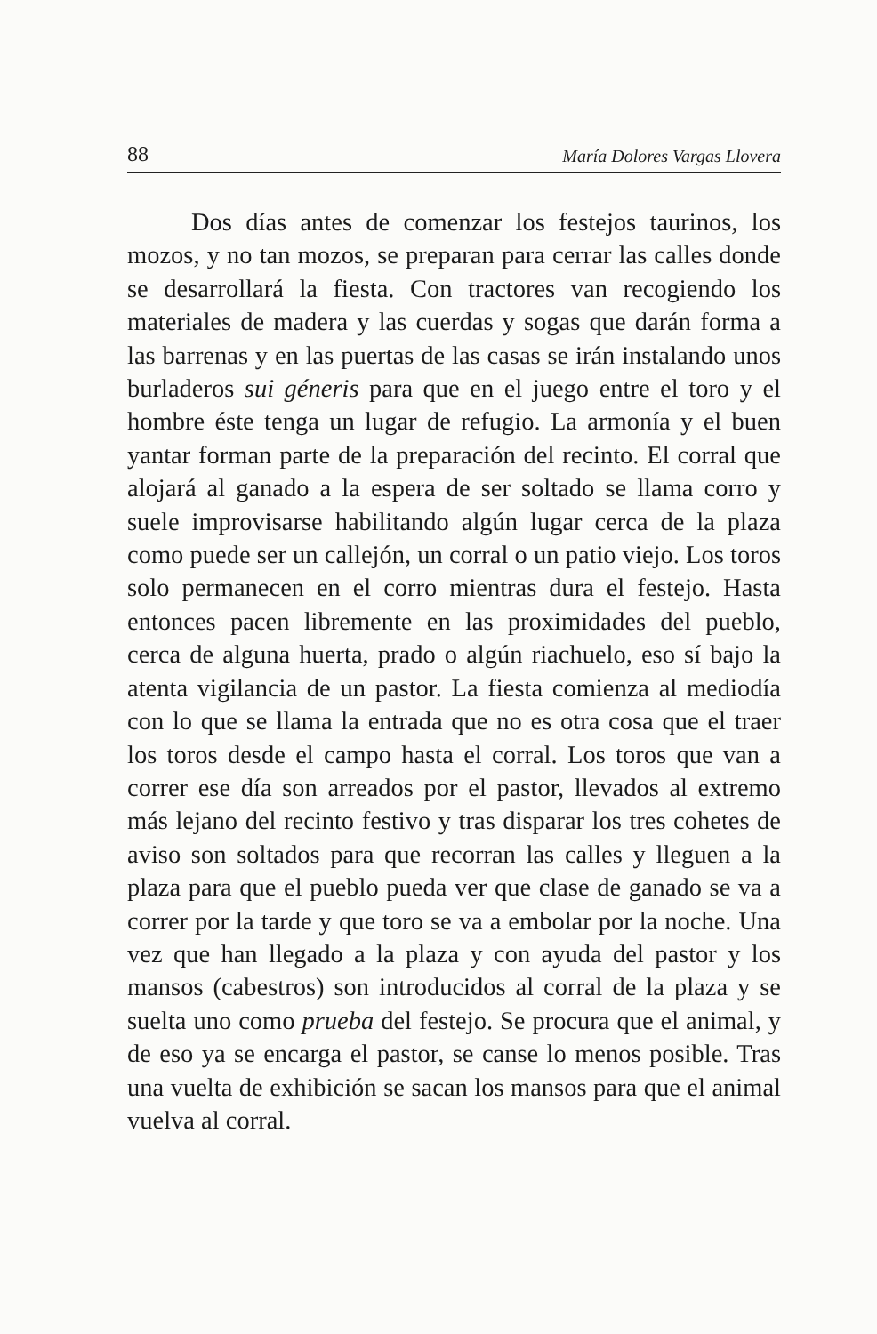88 María Dolores Vargas Llovera
Dos días antes de comenzar los festejos taurinos, los mozos, y no tan mozos, se preparan para cerrar las calles donde se desarrollará la fiesta. Con tractores van recogiendo los materiales de madera y las cuerdas y sogas que darán forma a las barrenas y en las puertas de las casas se irán instalando unos burladeros sui géneris para que en el juego entre el toro y el hombre éste tenga un lugar de refugio. La armonía y el buen yantar forman parte de la preparación del recinto. El corral que alojará al ganado a la espera de ser soltado se llama corro y suele improvisarse habilitando algún lugar cerca de la plaza como puede ser un callejón, un corral o un patio viejo. Los toros solo permanecen en el corro mientras dura el festejo. Hasta entonces pacen libremente en las proximidades del pueblo, cerca de alguna huerta, prado o algún riachuelo, eso sí bajo la atenta vigilancia de un pastor. La fiesta comienza al mediodía con lo que se llama la entrada que no es otra cosa que el traer los toros desde el campo hasta el corral. Los toros que van a correr ese día son arreados por el pastor, llevados al extremo más lejano del recinto festivo y tras disparar los tres cohetes de aviso son soltados para que recorran las calles y lleguen a la plaza para que el pueblo pueda ver que clase de ganado se va a correr por la tarde y que toro se va a embolar por la noche. Una vez que han llegado a la plaza y con ayuda del pastor y los mansos (cabestros) son introducidos al corral de la plaza y se suelta uno como prueba del festejo. Se procura que el animal, y de eso ya se encarga el pastor, se canse lo menos posible. Tras una vuelta de exhibición se sacan los mansos para que el animal vuelva al corral.